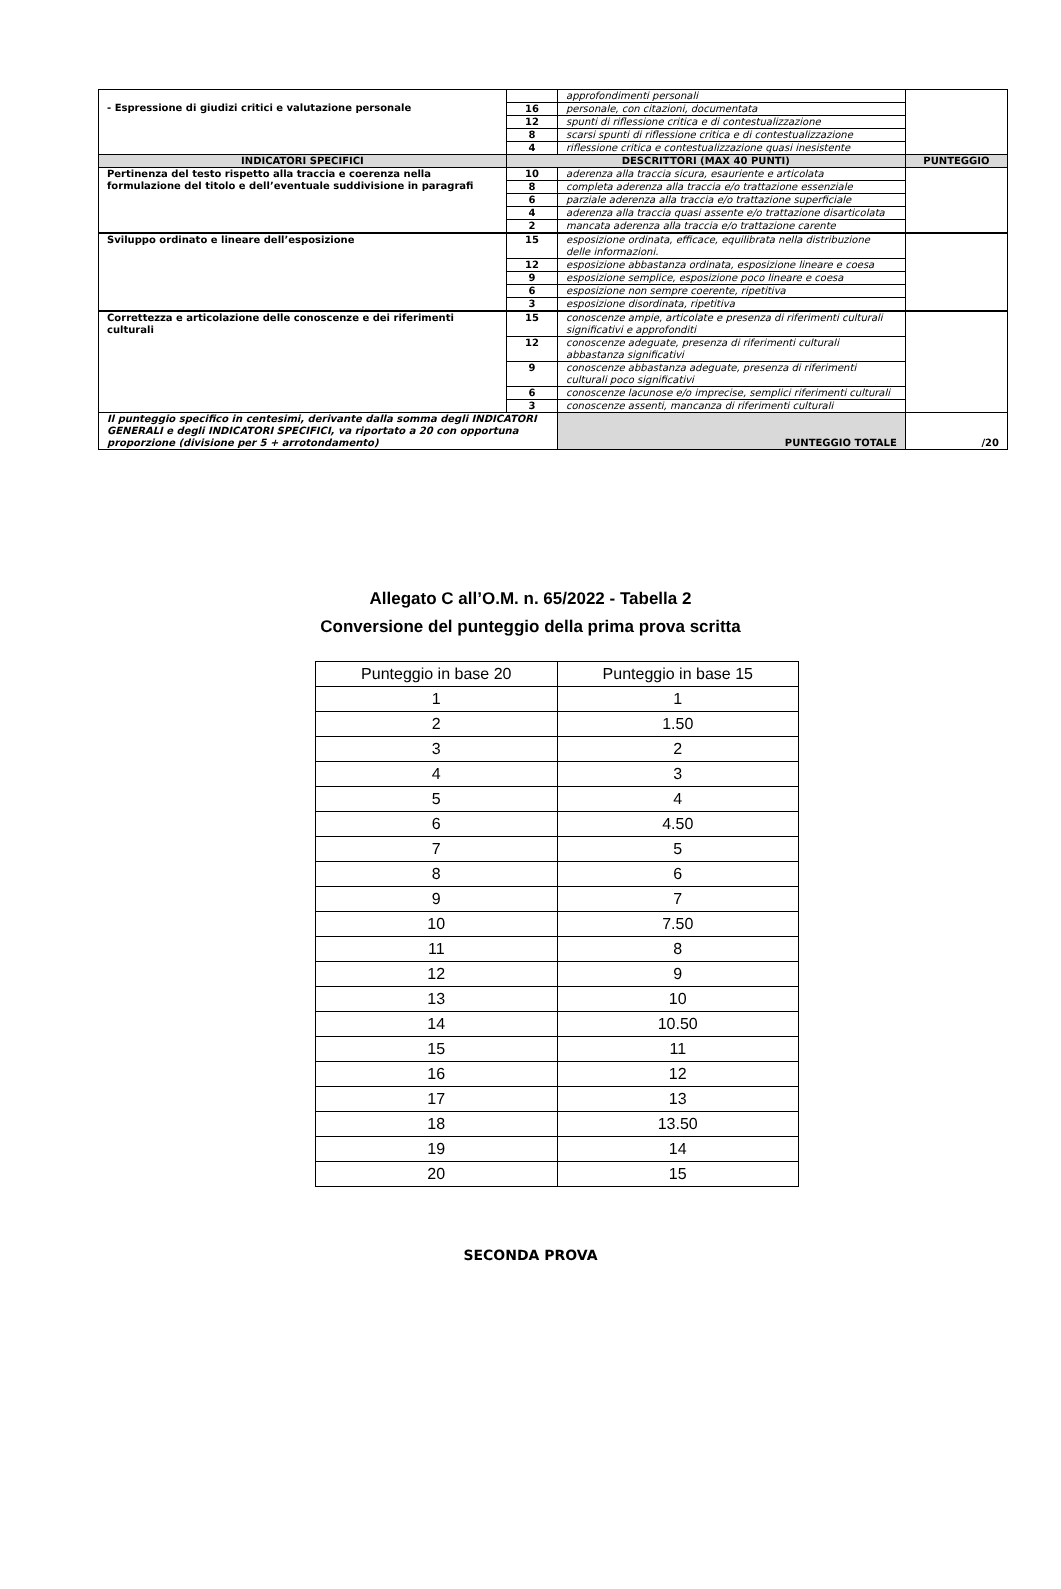| - Espressione di giudizi critici e valutazione personale | | approfondimenti personali | |
| | 16 | personale, con citazioni, documentata | |
| | 12 | spunti di riflessione critica e di contestualizzazione | |
| | 8 | scarsi spunti di riflessione critica e di contestualizzazione | |
| | 4 | riflessione critica e contestualizzazione quasi inesistente | |
| INDICATORI SPECIFICI | DESCRITTORI (MAX 40 PUNTI) | | PUNTEGGIO |
| Pertinenza del testo rispetto alla traccia e coerenza nella formulazione del titolo e dell’eventuale suddivisione in paragrafi | 10 | aderenza alla traccia sicura, esauriente e articolata | |
| | 8 | completa aderenza alla traccia e/o trattazione essenziale | |
| | 6 | parziale aderenza alla traccia e/o trattazione superficiale | |
| | 4 | aderenza alla traccia quasi assente e/o trattazione disarticolata | |
| | 2 | mancata aderenza alla traccia e/o trattazione carente | |
| Sviluppo ordinato e lineare dell’esposizione | 15 | esposizione ordinata, efficace, equilibrata nella distribuzione delle informazioni. | |
| | 12 | esposizione abbastanza ordinata, esposizione lineare e coesa | |
| | 9 | esposizione semplice, esposizione poco lineare e coesa | |
| | 6 | esposizione non sempre coerente, ripetitiva | |
| | 3 | esposizione disordinata, ripetitiva | |
| Correttezza e articolazione delle conoscenze e dei riferimenti culturali | 15 | conoscenze ampie, articolate e presenza di riferimenti culturali significativi e approfonditi | |
| | 12 | conoscenze adeguate, presenza di riferimenti culturali abbastanza significativi | |
| | 9 | conoscenze abbastanza adeguate, presenza di riferimenti culturali poco significativi | |
| | 6 | conoscenze lacunose e/o imprecise, semplici riferimenti culturali | |
| | 3 | conoscenze assenti, mancanza di riferimenti culturali | |
| Il punteggio specifico in centesimi, derivante dalla somma degli INDICATORI GENERALI e degli INDICATORI SPECIFICI, va riportato a 20 con opportuna proporzione (divisione per 5 + arrotondamento) | | PUNTEGGIO TOTALE | /20 |
Allegato C all’O.M. n. 65/2022 - Tabella 2
Conversione del punteggio della prima prova scritta
| Punteggio in base 20 | Punteggio in base 15 |
| 1 | 1 |
| 2 | 1.50 |
| 3 | 2 |
| 4 | 3 |
| 5 | 4 |
| 6 | 4.50 |
| 7 | 5 |
| 8 | 6 |
| 9 | 7 |
| 10 | 7.50 |
| 11 | 8 |
| 12 | 9 |
| 13 | 10 |
| 14 | 10.50 |
| 15 | 11 |
| 16 | 12 |
| 17 | 13 |
| 18 | 13.50 |
| 19 | 14 |
| 20 | 15 |
SECONDA PROVA